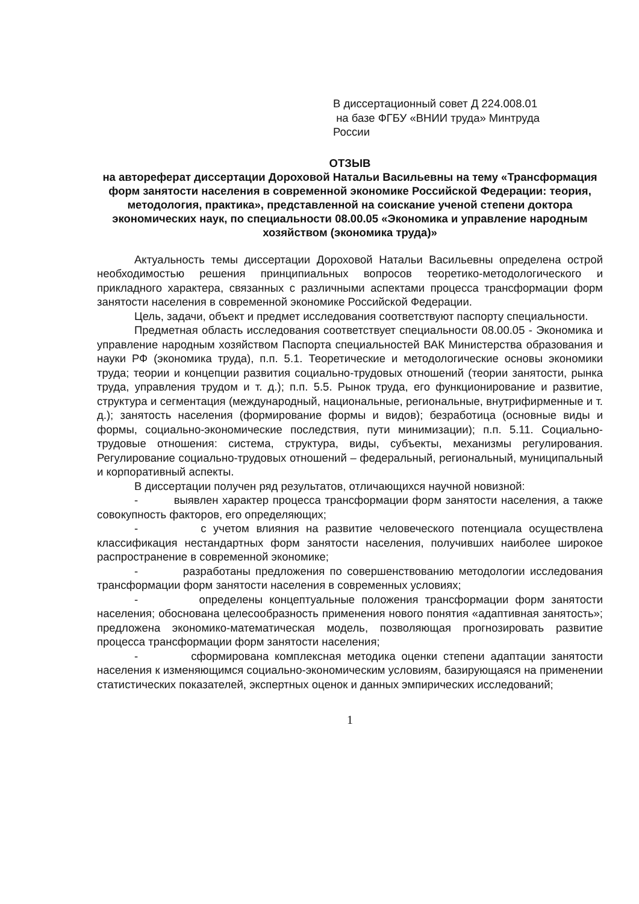В диссертационный совет Д 224.008.01
на базе ФГБУ «ВНИИ труда» Минтруда России
ОТЗЫВ
на автореферат диссертации Дороховой Натальи Васильевны на тему «Трансформация форм занятости населения в современной экономике Российской Федерации: теория, методология, практика», представленной на соискание ученой степени доктора экономических наук, по специальности 08.00.05 «Экономика и управление народным хозяйством (экономика труда)»
Актуальность темы диссертации Дороховой Натальи Васильевны определена острой необходимостью решения принципиальных вопросов теоретико-методологического и прикладного характера, связанных с различными аспектами процесса трансформации форм занятости населения в современной экономике Российской Федерации.
Цель, задачи, объект и предмет исследования соответствуют паспорту специальности.
Предметная область исследования соответствует специальности 08.00.05 - Экономика и управление народным хозяйством Паспорта специальностей ВАК Министерства образования и науки РФ (экономика труда), п.п. 5.1. Теоретические и методологические основы экономики труда; теории и концепции развития социально-трудовых отношений (теории занятости, рынка труда, управления трудом и т. д.); п.п. 5.5. Рынок труда, его функционирование и развитие, структура и сегментация (международный, национальные, региональные, внутрифирменные и т. д.); занятость населения (формирование формы и видов); безработица (основные виды и формы, социально-экономические последствия, пути минимизации); п.п. 5.11. Социально-трудовые отношения: система, структура, виды, субъекты, механизмы регулирования. Регулирование социально-трудовых отношений – федеральный, региональный, муниципальный и корпоративный аспекты.
В диссертации получен ряд результатов, отличающихся научной новизной:
- выявлен характер процесса трансформации форм занятости населения, а также совокупность факторов, его определяющих;
- с учетом влияния на развитие человеческого потенциала осуществлена классификация нестандартных форм занятости населения, получивших наиболее широкое распространение в современной экономике;
- разработаны предложения по совершенствованию методологии исследования трансформации форм занятости населения в современных условиях;
- определены концептуальные положения трансформации форм занятости населения; обоснована целесообразность применения нового понятия «адаптивная занятость»; предложена экономико-математическая модель, позволяющая прогнозировать развитие процесса трансформации форм занятости населения;
- сформирована комплексная методика оценки степени адаптации занятости населения к изменяющимся социально-экономическим условиям, базирующаяся на применении статистических показателей, экспертных оценок и данных эмпирических исследований;
1